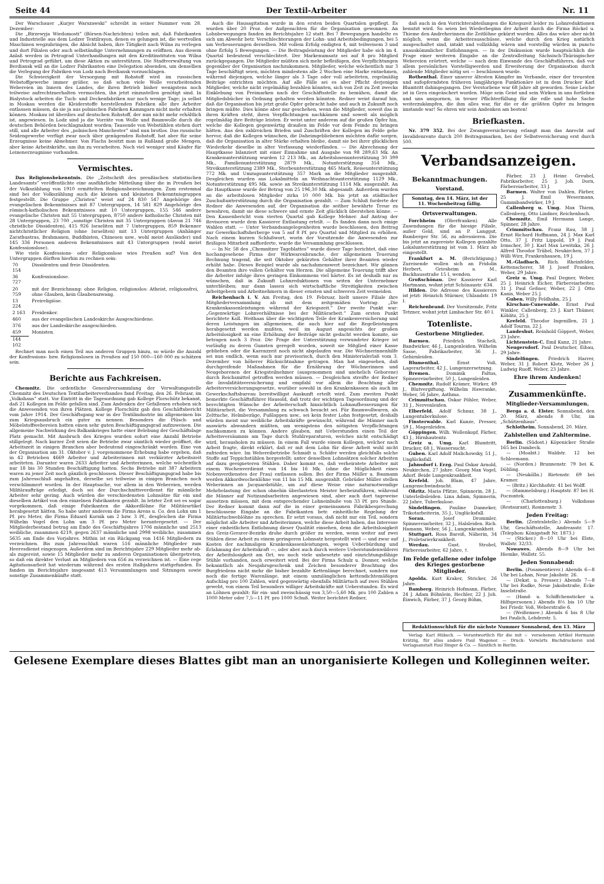Seite 44 Der Textil-Arbeiter Nr. 11
Der Warschauer „Kurjer Warszawski“ schreibt in seiner Nummer vom 28. Dezember:
Die „Birzewyja Wiedomosti“ (Börsen-Nachrichten) teilen mit, daß Fabrikanten und Industrielle aus dem Lodzer Textilrayon, denen es gelungen ist, die wertvollen Maschinen wegzubringen, die Absicht haben, ihre Tätigkeit nach Wilna zu verlegen und dort Filialen oder auch selbständige Unternehmungen zu eröffnen. Aus diesem Anlaß werden in Petrograd Unterhandlungen mit den Kreditinstituten von Wilna und Petrograd geführt, um diese Aktion zu unterstützen. Die Stadtverwaltung von Berdiansk will an die Lodzer Fabrikanten eine Delegation absenden, um denselben die Verlegung der Fabriken von Lodz nach Berdiansk vorzuschlagen.
Die Schwierigkeit der Versorgung mit Rohstoff wird im russischen Webstoffgewerbe immer größer, so daß schon viele Wolle verarbeitenden Webereien im Innern des Landes, die ihren Betrieb bisher wenigstens noch teilweise aufrechtzuerhalten vermochten, ihn jetzt einzustellen genötigt sind. In Bialystock arbeiten die Tuch- und Deckenfabriken nur noch wenige Tage; ja selbst in Moskau werden die Kleiderstoffe herstellenden Fabriken alle ihre Arbeiter entlassen müssen, da sie ja aus polnischen Fabriken Kammgarn nicht mehr erhalten können. Moskau ist überdies auf deutschen Rohstoff, der nun nicht mehr erhältlich ist, angewiesen. In Lodz sind ja die Vorräte von Wolle und Baumwolle durch die deutschen Behörden beschlagnahmt worden; Tausende von Webstühlen stehen dort still, und alle Arbeiter des „polnischen Manchester“ sind nun brotlos. Das russische Seidengewerbe verfügt zwar noch über genügenden Rohstoff, hat aber für seine Erzeugnisse keine Abnehmer. Von Flachs besitzt man in Rußland große Mengen, aber keine Arbeitskräfte, um ihn zu verarbeiten. Noch viel weniger sind Käufer für Leinenerzeugnisse vorhanden.
Vermischtes.
Das Religionsbekenntnis. Die „Zeitschrift des preußischen statistischen Landesamts“ veröffentlichte eine ausführliche Mitteilung über die in Preußen bei der Volkszählung von 1910 ermittelten Religionsbezeichnungen. Zum erstenmal sind bei der Volkszählung auch die kleinen und kleinsten Bekenntnisgruppen festgestellt. Die Gruppe „Christen“ weist auf 24 830 547 Angehörige des evangelischen Bekenntnisses mit 87 Untergruppen, 14 581 829 Angehörige des römisch-katholischen Bekenntnisses mit 10 Untergruppen, 155 546 andere evangelische Christen mit 55 Untergruppen, 8750 andere katholische Christen mit 28 Untergruppen, 23 700 „sonstige Christen mit 35 Untergruppen (davon 21 746 christliche Dissidenten), 415 926 Israeliten mit 7 Untergruppen, 859 Bekenner nichtchristlicher Religion (ohne Israeliten) mit 13 Untergruppen (Anhänger Zarathustras, Brahmanen, Buddhisten, Chinesen usw., wohl meist Ausländer) und 145 336 Personen anderen Bekenntnisses mit 43 Untergruppen (wohl meist Konfessionslose).
Wie viele Konfessions- oder Religionslose wies Preußen auf? Von den Untergruppen dürften hierhin zu rechnen sein:
| 70 154 | Dissidenten und freie Dissidenten. |
| 36 727 | Konfessionslose. |
| 20 759 | mit der Bezeichnung: ohne Religion, religionslos: Atheist, religionsfrei, ohne Glauben, kein Glaubenszwang. |
| 13 224 | Freireligiöse. |
| 2 163 | Freidenker. |
| 460 | aus der evangelischen Landeskirche Ausgeschiedene. |
| 376 | aus der Landeskirche ausgeschieden. |
| 459 | Monisten. |
| 144 102 | |
Rechnet man noch einen Teil aus anderen Gruppen hinzu, so würde die Anzahl der Konfessions- bzw. Religionslosen in Preußen auf 150 000—160 000 zu schätzen sein.
Berichte aus Fachkreisen.
Chemnitz. Die ordentliche Generalversammlung der Verwaltungsstelle Chemnitz des Deutschen Textilarbeiterverbandes fand Freitag, den 26. Februar, im „Volkshaus“ statt. Vor Eintritt in die Tagesordnung gab Kollege Florschütz bekannt, daß 21 Kollegen im Felde gefallen sind. Zum Andenken der Gefallenen erhoben sich die Anwesenden von ihren Plätzen. Kollege Florschütz gab den Geschäftsbericht vom Jahre 1914. Der Geschäftsgang war in der Textilindustrie im allgemeinen bis zum Kriegsausbruch ein guter zu nennen. Besonders die Plüsch- und Möbelstoffwebereien hatten einen sehr guten Beschäftigungsgrad aufzuweisen. Die allgemeine Nachwirkung des Balkankrieges hatte einer Belebung der Geschäftslage Platz gemacht. Mit Ausbruch des Krieges wurden sofort eine Anzahl Betriebe stillgelegt. Nach kurzer Zeit seien die Betriebe zwar sämtlich wieder geöffnet, die Arbeitszeit in einigen Branchen aber bedeutend eingeschränkt worden. Eine von der Organisation am 31. Oktober v. J. vorgenommene Erhebung habe ergeben, daß in 42 Betrieben 4669 Arbeiter und Arbeiterinnen mit verkürzter Arbeitszeit arbeiteten. Darunter waren 2633 Arbeiter und Arbeiterinnen, welche wöchentlich nur 18 bis 30 Stunden Beschäftigung hatten. Sechs Betriebe mit 387 Arbeitern waren zu jener Zeit noch gänzlich geschlossen. Dieser Beschäftigungsgrad habe bis zum Jahresschluß angehalten, derselbe sei teilweise in einigen Branchen noch verschlimmert worden. In der Hauptsache, vor allem in den Webereien, werden Militäraufträge erledigt, doch sei der Durchschnittsverdienst für männliche Arbeiter sehr gering. Auch würden die verschiedensten Lohnsätze für ein und dieselben Artikel von den einzelnen Fabrikanten gezahlt. In letzter Zeit sei es sogar vorgekommen, daß einige Fabrikanten die Akkordlöhne für Militärartikel herabgesetzt hätten. So habe unter anderem die Firma Arens u. Co. den Lohn um 1 Pf. pro Meter, die Firma Eduard Kornik um 2 bzw. 3 Pf., desgleichen die Firma Wilhelm Vogel den Lohn um 3 Pf. pro Meter heruntergesetzt. — Der Mitgliederbestand betrug am Ende des Geschäftsjahres 1706 männliche und 2513 weibliche, zusammen 4219, gegen 2637 männliche und 2998 weibliche, zusammen 5635 am Ende des Vorjahres. Mithin ist ein Rückgang von 1416 Mitgliedern zu verzeichnen. Bis zum Jahresschluß waren 516 männliche Mitglieder zum Heeresdienst eingezogen. Außerdem sind im Berichtsjahre 229 Mitglieder mehr ab- als zugereist, sowie 15 Mitglieder mehr zu anderen Organisationen übergetreten, so daß ein direkter Verlust an Mitgliedern von 656 zu verzeichnen ist. — Eine rege Agitationsarbeit hat wiederum während des ersten Halbjahres stattgefunden. Es fanden im Berichtsjahre insgesamt 413 Versammlungen und Sitzungen sowie sonstige Zusammenkünfte statt.
Auch die Hausagitation wurde in den ersten beiden Quartalen gepflegt. Es wurden über 20 Proz. der Aufgesuchten für die Organisation gewonnen. An Lohnbewegungen fanden im Berichtsjahre 12 statt. Bei 7 Bewegungen handelte es sich um Abwehr betr. Verschlechterungen der Lohn- und Arbeitsbedingungen, bei 5 um Verbesserungen derselben. Mit vollem Erfolg endigten 4, mit teilweisem 3 und ohne Erfolg 5 Bewegungen. — Die Beitragsleistung der Mitglieder habe sich im 4. Quartal bedeutend verschlechtert. Der Markenumsatz sei auf 8 pro Mitglied zurückgegangen. Die Mitglieder müßten sich mehr befleißigen, den Verpflichtungen gegenüber der Organisation nachzukommen. Mitglieder, welche wöchentlich nur 3 Tage beschäftigt seien, möchten mindestens alle 2 Wochen eine Marke entnehmen, während diejenigen, welche länger als 3 Tage oder voll arbeiteten, regelmäßig Beiträge entrichten möchten. Auf alle Fälle sei es aber Pflicht derjenigen Mitglieder, welche nicht regelmäßig bezahlen könnten, sich von Zeit zu Zeit zwecks Einklebung von Freimarken nach der Geschäftsstelle zu bemühen, damit die Mitgliedsbücher in Ordnung gehalten werden könnten. Redner weist darauf hin, daß die Organisation bis jetzt große Opfer gebracht habe und auch in Zukunft noch bringen müßte. Dies könne aber nur geschehen, wenn die Mitglieder, soweit das in ihren Kräften steht, ihren Verpflichtungen nachkämen und soweit als möglich regelmäßig ihre Beiträge leisten. Er weist unter anderem auf die großen Opfer hin, welche die Kollegen gegenwärtig draußen im Felde vor dem Feinde zu bringen hätten. Aus den zahlreichen Briefen und Zuschriften der Kollegen im Felde gehe hervor, daß die Kollegen wünschen, die Daheimgebliebenen möchten dafür sorgen, daß die Organisation in alter Stärke erhalten bleibe, damit sie bei ihrer glücklichen Wiederkehr dieselbe in alter Verfassung wiederfänden. — Die Abrechnung der Hauptkasse bilanziert mit einer Einnahme und Ausgabe von 98 289,63 Mk. An Krankenunterstützung wurden 12 213 Mk., an Arbeitslosenunterstützung 30 399 Mk., Familienunterstützung 2879 Mk., Notunterstützung 354 Mk., Streikunterstützung 2389 Mk., Sterbeunterstützung 465 Mark, Reiseunterstützung 772 Mk. und Umzugsunterstützung 357 Mark an die Mitglieder ausgezahlt. Desgleichen wurden aus Lokalmitteln an Weihnachtsunterstützung 1129 Mk., Notunterstützung 495 Mk. sowie an Streikunterstützung 1114 Mk. ausgezahlt. An die Hauptkasse wurde der Betrag von 25 196,30 Mk. abgesandt. Außerdem wurden an die arbeitslosen Mitglieder zirka 10 000 Mk. bis jetzt an städtischer Zuschußunterstützung durch die Organisation gezahlt. — Zum Schluß forderte der Redner die Anwesenden auf, der Organisation die seither bewährte Treue zu bewahren, damit sie diese schwere und ernste Zeit glücklich überstehen könne. — Den Kassenbericht vom vierten Quartal gab Kollege Mehner. Auf Antrag der Revisoren wurde dem Kassierer Entlastung erteilt. — Es fanden dann noch einige Wahlen statt. — Unter Verbandsangelegenheiten wurde beschlossen, den Beitrag zur Gewerkschaftsherberge von 5 auf 8 Pf. pro Quartal und Mitglied zu erhöhen. Nach einem kurzen Schlußwort, worin der Vorsitzende die Anwesenden zur fleißigen Mitarbeit aufforderte, wurde die Versammlung geschlossen.
— In Nr. 58 des „Chemnitzer Tageblattes“ wurde dieser Tage berichtet, daß eine hochangesehene Firma der Wirkwarenbranche, der allgemeinen Teuerung Rechnung tragend, die seit Oktober gekürzten Gehälter ihrer Beamten wieder erhöht habe. Dieses Beispiel wurde als nachahmenswert bezeichnet. Wir gönnen den Beamten ihre vollen Gehälter von Herzen. Die allgemeine Teuerung trifft aber die Arbeiter infolge ihres geringen Einkommens viel härter. Es ist deshalb nur zu wünschen, daß in Zukunft Lohnreduktionen von seiten der Unternehmer unterbleiben; nur dann lassen sich wirtschaftliche Streitigkeiten zwischen Arbeitgebern und Arbeitnehmern in dieser ernsten und schweren Zeit vermeiden.
Reichenbach i. V. Am Freitag, den 19. Februar, hielt unsere Filiale ihre Mitgliederversammlung ab mit dem zeitgemäßen Vortrag: „Die Krankenkassenleistungen während der Kriegszeit.“ Der zweite Punkt war: „Gegenwärtige Lohnverhältnisse bei der Militärarbeit.“ Zum ersten Punkt berichtete Koll. Weithaas über die wichtigsten Teile der Krankenversicherung und deren Leistungen im allgemeinen, die auch hier auf die Regelleistungen herabgesetzt werden mußten, weil im August angesichts der großen Arbeitslosigkeit an eine Erhöhung der Beiträge nicht gedacht werden konnte, sie betragen noch 3 Proz. Die Frage der Unterstützung verwundeter Krieger ist vorläufig zu deren Gunsten geregelt worden, soweit sie Mitglied einer Kasse geblieben oder die Karenzzeit noch nicht abgelaufen war. Die Wöchnerinnenhilfe sei nun endlich, wenn auch nur provisorisch, durch den Ministerialerlaß vom 3. Dezember von höherer Rücksichtnahme getragen. Man hat eingesehen, daß durchgreifende Maßnahmen für die Ernährung der Wöchnerinnen und Neugeborenen der Kriegsteilnehmer (ausgenommen sind unehelich Geborene) durch Reichsmittel getroffen werden müssen. — Desgleichen streifte der Redner die Invaliditätsversicherung und empfahl vor allem die Beachtung aller Arbeiterversicherungsgesetze, worüber sowohl in den Krankenkassen als auch im Gewerkschaftsbureau bereitwilligst Auskunft erteilt wird. Zum zweiten Punkt bemerkte Geschäftsführer Hausold, daß trotz der wichtigen Tagesordnung und der berechtigten Wünsche der Arbeiterschaft hinsichtlich Lohnaufbesserungen für Militärarbeit, die Versammlung zu schwach besucht sei. Für Baumwollwaren, als Zelttuche, Helmbezüge, Fußlappen usw., sei kein fester Lohn festgesetzt, deshalb würden meist nur weibliche Arbeitskräfte gewünscht, während die Männer nach auswärts abwandern müßten, um wenigstens den nötigsten Verpflichtungen nachkommen zu können. Andere glauben, mit Ueberstunden einen Teil der Arbeitsversäumnis am Tage durch Stuhlreparaturen, welches nicht entschädigt wird, herausholen zu müssen. In einem Fall wurde einem Kollegen, welcher nach Arbeit fragte, direkt erklärt, daß er mit dem Lohn für diese Arbeit wohl nicht zufrieden wäre. Im Webereibetriebe Schmidt u. Schäfer werden gleichfalls solche Stoffe auf Teppichstühlen hergestellt; unter denselben Lohnsätzen solcher Arbeiten auf dazu geeigneteren Stühlen. Daher kommt es, daß verheiratete Arbeiter mit einem Wochenverdienst von 14 bis 16 Mk. (ohne die Möglichkeit eines Nebenverdienstes der Frau) entlassen sollen. Bei der Firma Müller u. Baumann werden Akkordwochenlöhne von 11 bis 15 Mk. ausgezahlt. Gebrüder Müller stellen Weberinnen an Jacquardstühle, um auf diese Weise eine naturnotwendige Mehrbelastung der schon ohnehin überlasteten Meister herbeizuführen, während die Männer auf Notizandsarbeiten angewiesen sind, aber auch dort tageweise aussetzen müssen, mit dem entsprechender Lohneinbuße von 33 Pf. pro Stunde. Der Redner kommt dann auf die in einer gemeinsamen Fabrikbesprechung beschlossene Eingabe an die Fabrikanten betr. einheitliche Regelung der Militärtuchweblöhne zu sprechen. Er setzt voraus, daß nicht nur ein Teil, sondern möglichst alle Arbeiter und Arbeiterinnen, welche diese Arbeit haben, das Interesse einer einheitlichen Entlohnung dieser Qualität einsehen, denn die Arbeitslosigkeit des Greiz-Gerarer-Bezirks drohe durch größer zu werden, wenn weiter auf zwei Stühlen diese Arbeit zu einem geringeren Lohnsatz hergestellt wird — und zwar auf Kosten der nachmaligen Krankenkassenleistungen, wegen Ueberbürdung und Erlahmung der Arbeitskraft —, oder aber auch durch weitere Ueberstundenwilderei der Arbeitslosigkeit am Ort, wo noch viele unbesetzte und einrichtungsfähige Stühle vorhanden, noch erweitert wird. Bei der Firma Schulz u. Donner, welche bekanntlich als Neujahrsgeschenk und Zeichen besonderer Beachtung des Burgfriedens nicht mehr die bisher bezahlte Kettenlänge berechnet, sondern nur noch die fertige Warenlänge, mit einem unzulänglichen kettendichtemäßigen Aufschlag pro 100 Zahlen, wird gegenwärtig ebenfalls Militärtuch auf zwei Stühlen gewebt, von einem Teil besonders williger Arbeitskräfte mit Ueberstunden. Es wird an Löhnen gezahlt: für ein- und zweischüssig von 3,50—5,60 Mk. pro 100 Zahlen a 1000 Meter oder 7,5—11 Pf. pro 1000 Schuß. Weiter berichtet Redner,
daß auch in den Vorrichterabteilungen die Kriegszeit leider zu Lohnreduktionen benutzt wird. So seien bei Wiederbeginn der Arbeit durch die Firma Röckel u. Thieme den Andreherinnen die Zeitlöhne gekürzt worden. Alles das wäre aber nicht möglich, wenn die Arbeiterausschüsse, welche durch den Krieg natürlich ausgeschaltet sind, intakt und vollzählig wären und vorstellig würden in puncto unauskömmlicher Entlohnungen. — In der Diskussion wurde hauptsächlich die Frage einer weiteren Eingabe an die Zentralleitung Sächsisch-Thüringischer Webereien erörtert, welche — nach dem Einwande des Geschäftsführers, daß vor allem persönliches Vorstelligwerden und Erweiterung der Organisation durch zahlende Mitglieder nötig sei — beschlossen wurde.
Rothenthal. Einer unserer ältesten Kämpfer im Verbande, einer der treuesten und aufopferndsten früheren langjährigen Funktionäre ist in dem Drucker Karl Blumtritt dahingegangen. Der Verstorbene war 68 Jahre alt geworden. Seine Leiche ist in Gera eingeäschert worden. Möge sein Geist und sein Wirken in uns fortleben und uns anspornen, in treuer Pflichterfüllung für die edle und hohe Sache weiterzukämpfen, die ihm alles war, für die er die größten Opfer zu bringen imstande war! So ehren wir sein Andenken am besten!
Briefkasten.
Nr. 379 352. Bei der Zwangsversicherung erlangt man das Anrecht auf Invalidenrente durch 200 Beitragsmarken, bei der Selbstversicherung erst durch 500.
Verbandsanzeigen.
Bekanntmachungen.
Vorstand.
Sonntag, den 14. März, ist der
11. Wochenbeitrag fällig.
Ortsverwaltungen.
Forchheim (Oberfranken). Alle Zusendungen für die hiesige Filiale, außer Geld, sind an P. Langgut, Bamberger Str. 56, zu adressieren. Die bis jetzt an zugereiste Kollegen gezahlte Lokalunterstützung ist vom 1. März ab eingestellt.
Frankfurt a. M. (Berichtigung.) Zureisende wollen sich an Fridolin Herbert, Griesheim a. M., Backhausstraße 15 I, wenden.
Großschönau. Der Kassierer Karl Hartmann, wohnt jetzt Schönaustr. 634.
Hilden. Die Adresse des Kassierers ist jetzt: Heinrich Stürmer, Uhlandstr. 19 I.
Reichenbrand. Der Vorsitzende, Fritz Tetzner, wohnt jetzt Limbacher Str. 40 I.
Totenliste.
Gestorbene Mitglieder.
Barmen. Friedrich Stacheli, Bandwirker, 46 J., Lungenleiden. Wilhelm Sasse, Fabrikarbeiter, 36 J., Gehirnleiden.
Blumenthal. Ernst Voß, Lagerarbeiter, 42 J., Lungenzersetzung.
Bremen. Dominik Faltus, Spinnereiarbeiter, 50 J., Lungenleiden.
Chemnitz. Rudolf Krämer, Wirker, 49 J., Blutvergiftung. Wilhelm Hawranke, Weber, 56 Jahre, Asthma.
Crimmitschau. Oskar Pöhler, Weber, 31 J., Nervenleiden.
Elberfeld. Adolf Schnur, 38 J., Lungentuberkulose.
Finsterwalde. Karl Kunze, Presser, 59 J., Magenleiden.
Göppingen. Wilh. Wollenkopf, Färber, 43 J., Hirnhautentz.
Greiz u. Umg. Karl Blumtritt, Drucker, 68 J., Wassersucht.
Guben. Karl Adolf Malichowsky, 51 J., Unglücksfall.
Jahnsdorf i. Erzg. Paul Oskar Arnold, Neukirchen, 27 Jahre. Georg Max Vogel, Adorf. Beide Lungenkrankheit.
Krefeld. Joh. Blum, 47 Jahre, Lungenschwindsucht.
Oßritz. Maria Pfütze, Spinnerin, 28 J., Unterleibsleiden. Lina Adam, Spinnerin, 22 Jahre, Tuberkulose.
Sindelfingen. Pauline Danneker, Trikotarbeiterin, 35 J., Unglücksfall.
Sorau. Josef Drommler, Spinnereiarbeiter, 32 J., Halsleiden. Rich. Hamann, Weber, 56 J., Lungenkrankheit.
Stuttgart. Rosa Bareiß, Näherin, 34 J., Proletarierkrankheit.
Werdau. Gust. Strobel, Färbereiarbeiter, 62 Jahre, †.
Im Felde gefallene oder infolge des Krieges gestorbene Mitglieder.
Apolda. Kurt Kraker, Stricker, 26 Jahre.
Bamberg. Heinrich Hofmann, Färber, 24 J. Adam Böhnlein, Hechler, 22 J. Joh. Einwich, Färber, 37 J. Georg Böhm,
Färber, 23 J. Heinr. Greubel, Fabrikarbeiter, 25 J. Joh. Dorn, Färbereiarbeiter, 33 J.
Barmen. Walter von Dahlen, Färber, 25 J. Emil Wesermann, Gummibandwirker, 19 J.
Callenberg u. Umg. Max Thiem, Callenberg, Otto Lindner, Reichenbach.
Chemnitz. Emil Hermann Lange, Spinner, 28 Jahre.
Crimmitschau. Franz Rau, 38 J. Ernst Richard Hoffmann, 24 J. Max Karl Otto, 37 J. Fritz Lippold, 19 J. Paul Irmscher, 30 J. Karl Max Lewitzka, 26 J. Alfred Theodor Trübel, Neukirchen, 37 J. Willi Wirz, Frankenhausen, 19 J.
M.-Gladbach. Rich. Rheinfelder, Kettenscherer, 38 J. Josef Franken, Weber, 29 Jahre.
Greiz u. Umg. Paul Degner, Weber, 25 J. Heinrich Eicher, Färbereiarbeiter, 31 J. Paul Geßner, Weber, 22 J. Otto Kanis, Weber 25 J.
Guben. Willy Feldhahn, 25 J.
Kirschau-Cunewalde. Ernst Paul Winkler, Callenberg, 23 J. Kurt Thümer, Köblitz, 25 J.
Krefeld. Theodor Ingenillen, 21 J. Adolf Tourna, 22 J.
Landeshut. Reinhold Göppert, Weber, 23 Jahre.
Lichtenstein-C. Emil Kunz, 21 Jahre.
Neugersdorf. Paul Deutscher, Eibau, 29 Jahre.
Sindelfingen. Friedrich Harrer, Weber, 31 J. Robert Klotz, Weber 26 J. Ludwig Ruoff, Weber, 23 Jahre.
Ehre ihrem Andenken!
Zusammenkünfte.
Mitglieder-Versammlungen.
Berga a. d. Elster. Sonnabend, den 20. März, abends 8 Uhr, im „Schützenhaus“.
Schlotheim. Sonnabend, 20. März.
Zahlstellen und Zahltermine.
Berlin. (Südost.) Köpenicker Straße 165 bei Dambeck.
— (Moabit.) Waldstr. 12 bei Schleemann.
— (Norden.) Brunnenstr. 79 bei K. Döhling.
— (Neukölln.) Rietenstr. 69 bei Kramer.
— (Britz.) Kirchhofstr. 41 bei Wolff.
— (Rummelsburg.) Hauptstr. 87 bei H. Poczontek.
— (Charlottenburg.) Volkshaus (Restaurant), Rosinenstr. 3.
Jeden Freitag:
Berlin. (Zentralstelle.) Abends 5—9 Uhr, Geschäftsstelle, Andreasstr. 17. (Telephon: Königstadt Nr. 1873.)
— (Sticker.) 8—10 Uhr bei Elste, Wallstr. 32/33.
Nowawes. Abends 8—9 Uhr bei Hiemke, Wallstr. 55.
Jeden Sonnabend:
Berlin. (Posamentierer.) Abends 6—8 Uhr bei Lohan, Neue Jakobstr. 26.
— (Dekat. u. Presser.) Abends 7—8 Uhr bei Radke, Neue Jakobstraße, Ecke Inselstraße.
— (Hand- u. Schiffchensticker u. Hilfspersonen.) Abends 8½ bis 10 Uhr bei Friedr. Voß, Weberstraße 6.
— (Weißensee.) Abends 6 bis 8 Uhr bei Paulich, Lehderstr. 5.
Redaktionsschluß für die nächste Nummer Sonnabend, den 13. März
Verlag: Karl Hübsch. — Verantwortlich für die mit ☆ versehenen Artikel Hermann Krätzig, für alles andere Paul Wagener. — Druck: Vorwärts Buchdruckerei und Verlagsanstalt Paul Singer & Co. — Sämtlich in Berlin.
Gelesene Exemplare dieses Blattes gibt man an unorganisierte Kollegen und Kolleginnen weiter.